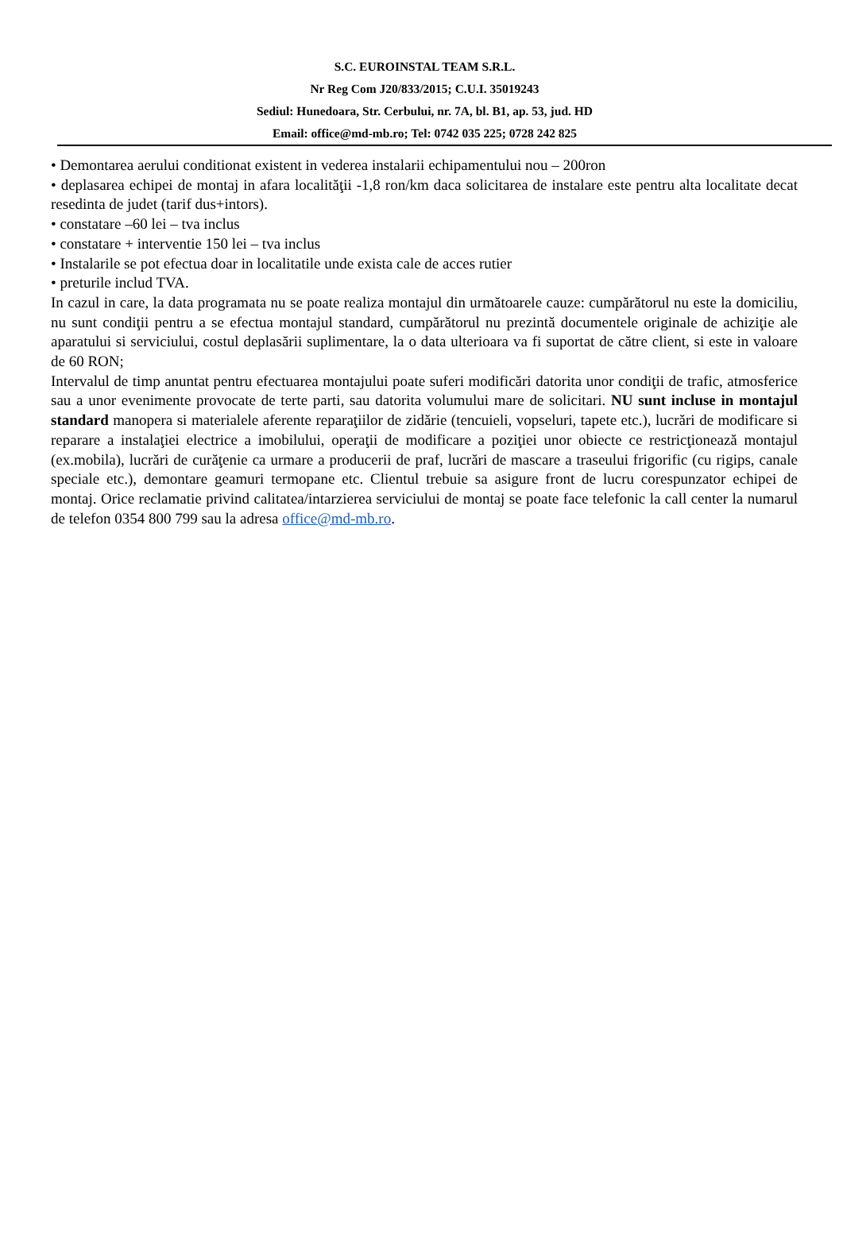S.C. EUROINSTAL TEAM S.R.L.
Nr Reg Com J20/833/2015; C.U.I. 35019243
Sediul: Hunedoara, Str. Cerbului, nr. 7A, bl. B1, ap. 53, jud. HD
Email: office@md-mb.ro; Tel: 0742 035 225; 0728 242 825
• Demontarea aerului conditionat existent in vederea instalarii echipamentului nou – 200ron
• deplasarea echipei de montaj in afara localităţii -1,8 ron/km daca solicitarea de instalare este pentru alta localitate decat resedinta de judet (tarif dus+intors).
• constatare –60 lei – tva inclus
• constatare + interventie 150 lei – tva inclus
• Instalarile se pot efectua doar in localitatile unde exista cale de acces rutier
• preturile includ TVA.
In cazul in care, la data programata nu se poate realiza montajul din următoarele cauze: cumpărătorul nu este la domiciliu, nu sunt condiţii pentru a se efectua montajul standard, cumpărătorul nu prezintă documentele originale de achiziţie ale aparatului si serviciului, costul deplasării suplimentare, la o data ulterioara va fi suportat de către client, si este in valoare de 60 RON;
Intervalul de timp anuntat pentru efectuarea montajului poate suferi modificări datorita unor condiţii de trafic, atmosferice sau a unor evenimente provocate de terte parti, sau datorita volumului mare de solicitari. NU sunt incluse in montajul standard manopera si materialele aferente reparaţiilor de zidărie (tencuieli, vopseluri, tapete etc.), lucrări de modificare si reparare a instalaţiei electrice a imobilului, operaţii de modificare a poziţiei unor obiecte ce restricţionează montajul (ex.mobila), lucrări de curăţenie ca urmare a producerii de praf, lucrări de mascare a traseului frigorific (cu rigips, canale speciale etc.), demontare geamuri termopane etc. Clientul trebuie sa asigure front de lucru corespunzator echipei de montaj. Orice reclamatie privind calitatea/intarzierea serviciului de montaj se poate face telefonic la call center la numarul de telefon 0354 800 799 sau la adresa office@md-mb.ro.